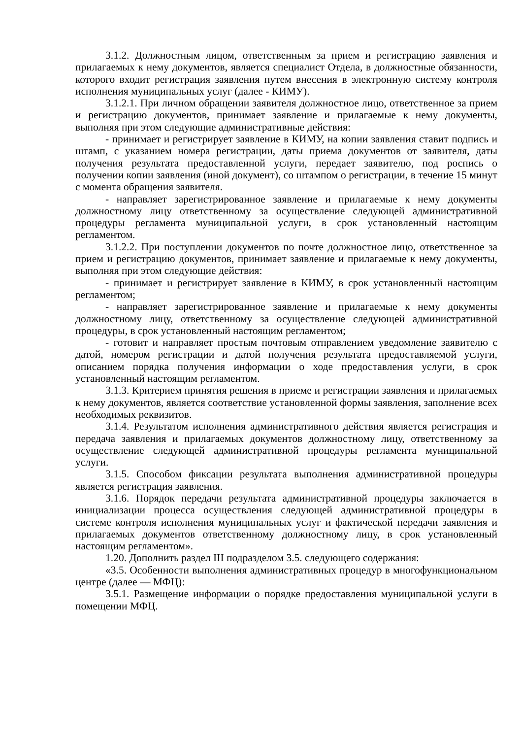3.1.2. Должностным лицом, ответственным за прием и регистрацию заявления и прилагаемых к нему документов, является специалист Отдела, в должностные обязанности, которого входит регистрация заявления путем внесения в электронную систему контроля исполнения муниципальных услуг (далее - КИМУ).
3.1.2.1. При личном обращении заявителя должностное лицо, ответственное за прием и регистрацию документов, принимает заявление и прилагаемые к нему документы, выполняя при этом следующие административные действия:
- принимает и регистрирует заявление в КИМУ, на копии заявления ставит подпись и штамп, с указанием номера регистрации, даты приема документов от заявителя, даты получения результата предоставленной услуги, передает заявителю, под роспись о получении копии заявления (иной документ), со штампом о регистрации, в течение 15 минут с момента обращения заявителя.
- направляет зарегистрированное заявление и прилагаемые к нему документы должностному лицу ответственному за осуществление следующей административной процедуры регламента муниципальной услуги, в срок установленный настоящим регламентом.
3.1.2.2. При поступлении документов по почте должностное лицо, ответственное за прием и регистрацию документов, принимает заявление и прилагаемые к нему документы, выполняя при этом следующие действия:
- принимает и регистрирует заявление в КИМУ, в срок установленный настоящим регламентом;
- направляет зарегистрированное заявление и прилагаемые к нему документы должностному лицу, ответственному за осуществление следующей административной процедуры, в срок установленный настоящим регламентом;
- готовит и направляет простым почтовым отправлением уведомление заявителю с датой, номером регистрации и датой получения результата предоставляемой услуги, описанием порядка получения информации о ходе предоставления услуги, в срок установленный настоящим регламентом.
3.1.3. Критерием принятия решения в приеме и регистрации заявления и прилагаемых к нему документов, является соответствие установленной формы заявления, заполнение всех необходимых реквизитов.
3.1.4. Результатом исполнения административного действия является регистрация и передача заявления и прилагаемых документов должностному лицу, ответственному за осуществление следующей административной процедуры регламента муниципальной услуги.
3.1.5. Способом фиксации результата выполнения административной процедуры является регистрация заявления.
3.1.6. Порядок передачи результата административной процедуры заключается в инициализации процесса осуществления следующей административной процедуры в системе контроля исполнения муниципальных услуг и фактической передачи заявления и прилагаемых документов ответственному должностному лицу, в срок установленный настоящим регламентом».
1.20. Дополнить раздел III подразделом 3.5. следующего содержания:
«3.5. Особенности выполнения административных процедур в многофункциональном центре (далее — МФЦ):
3.5.1. Размещение информации о порядке предоставления муниципальной услуги в помещении МФЦ.